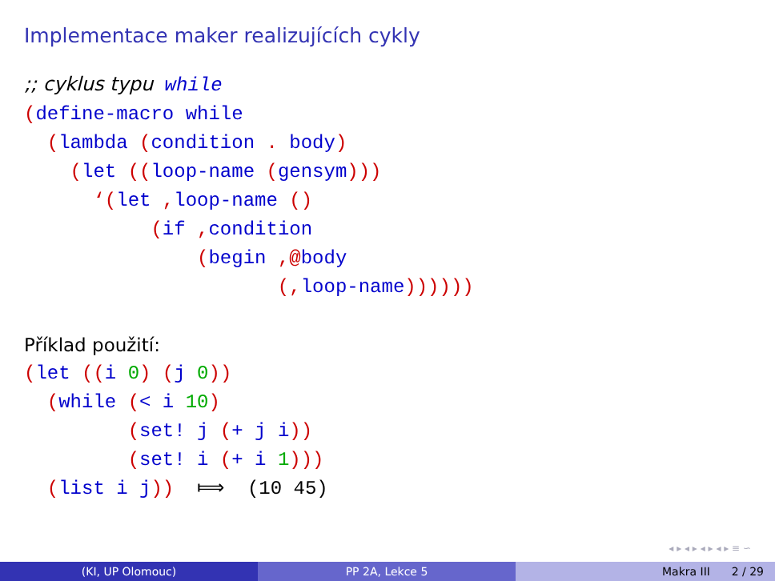Implementace maker realizujících cykly
;; cyklus typu while
(define-macro while
  (lambda (condition . body)
    (let ((loop-name (gensym)))
      ‘(let , loop-name ()
           (if , condition
               (begin ,@body
                      (, loop-name))))))
Příklad použití:
(let ((i 0) (j 0))
  (while (< i 10)
         (set! j (+ j i))
         (set! i (+ i 1)))
  (list i j))  ⟾  (10 45)
◂ ▸ ◂ ▸ ◂ ▸ ◂ ▸ ≡ ∽
(KI, UP Olomouc) PP 2A, Lekce 5 Makra III 2 / 29